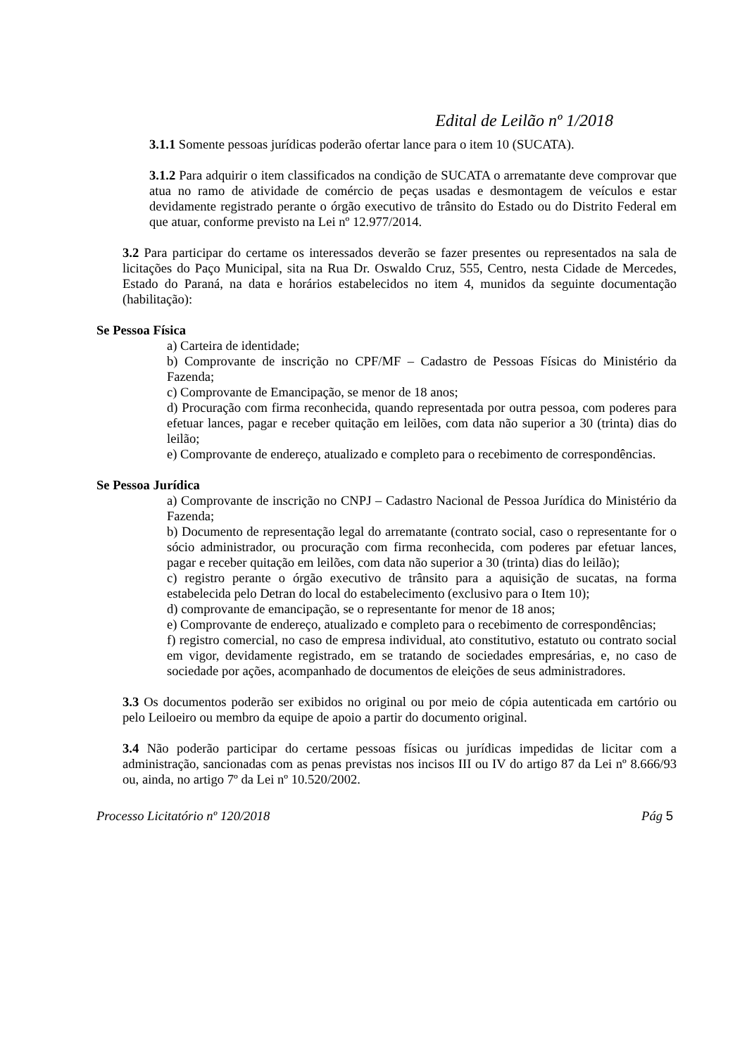Edital de Leilão nº 1/2018
3.1.1 Somente pessoas jurídicas poderão ofertar lance para o item 10 (SUCATA).
3.1.2 Para adquirir o item classificados na condição de SUCATA o arrematante deve comprovar que atua no ramo de atividade de comércio de peças usadas e desmontagem de veículos e estar devidamente registrado perante o órgão executivo de trânsito do Estado ou do Distrito Federal em que atuar, conforme previsto na Lei nº 12.977/2014.
3.2 Para participar do certame os interessados deverão se fazer presentes ou representados na sala de licitações do Paço Municipal, sita na Rua Dr. Oswaldo Cruz, 555, Centro, nesta Cidade de Mercedes, Estado do Paraná, na data e horários estabelecidos no item 4, munidos da seguinte documentação (habilitação):
Se Pessoa Física
a) Carteira de identidade;
b) Comprovante de inscrição no CPF/MF – Cadastro de Pessoas Físicas do Ministério da Fazenda;
c) Comprovante de Emancipação, se menor de 18 anos;
d) Procuração com firma reconhecida, quando representada por outra pessoa, com poderes para efetuar lances, pagar e receber quitação em leilões, com data não superior a 30 (trinta) dias do leilão;
e) Comprovante de endereço, atualizado e completo para o recebimento de correspondências.
Se Pessoa Jurídica
a) Comprovante de inscrição no CNPJ – Cadastro Nacional de Pessoa Jurídica do Ministério da Fazenda;
b) Documento de representação legal do arrematante (contrato social, caso o representante for o sócio administrador, ou procuração com firma reconhecida, com poderes par efetuar lances, pagar e receber quitação em leilões, com data não superior a 30 (trinta) dias do leilão);
c) registro perante o órgão executivo de trânsito para a aquisição de sucatas, na forma estabelecida pelo Detran do local do estabelecimento (exclusivo para o Item 10);
d) comprovante de emancipação, se o representante for menor de 18 anos;
e) Comprovante de endereço, atualizado e completo para o recebimento de correspondências;
f) registro comercial, no caso de empresa individual, ato constitutivo, estatuto ou contrato social em vigor, devidamente registrado, em se tratando de sociedades empresárias, e, no caso de sociedade por ações, acompanhado de documentos de eleições de seus administradores.
3.3 Os documentos poderão ser exibidos no original ou por meio de cópia autenticada em cartório ou pelo Leiloeiro ou membro da equipe de apoio a partir do documento original.
3.4 Não poderão participar do certame pessoas físicas ou jurídicas impedidas de licitar com a administração, sancionadas com as penas previstas nos incisos III ou IV do artigo 87 da Lei nº 8.666/93 ou, ainda, no artigo 7º da Lei nº 10.520/2002.
Processo Licitatório nº 120/2018 Pág 5